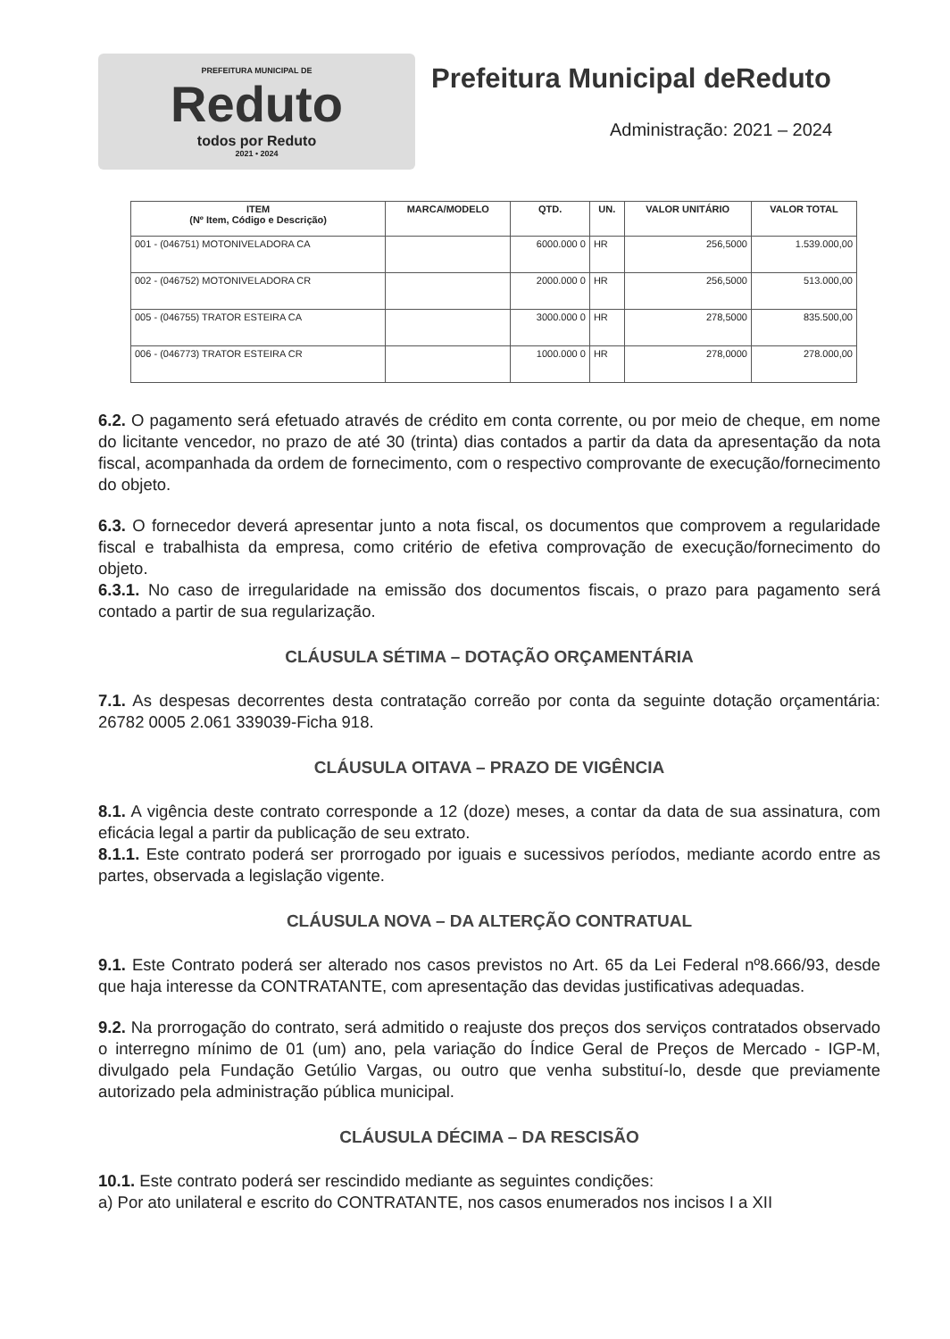PREFEITURA MUNICIPAL DE
Reduto
todos por Reduto
2021 • 2024
Prefeitura Municipal deReduto
Administração: 2021 – 2024
| ITEM (Nº Item, Código e Descrição) | MARCA/MODELO | QTD. | UN. | VALOR UNITÁRIO | VALOR TOTAL |
| --- | --- | --- | --- | --- | --- |
| 001 - (046751) MOTONIVELADORA CA | | 6000.000 0 | HR | 256,5000 | 1.539.000,00 |
| 002 - (046752) MOTONIVELADORA CR | | 2000.000 0 | HR | 256,5000 | 513.000,00 |
| 005 - (046755) TRATOR ESTEIRA CA | | 3000.000 0 | HR | 278,5000 | 835.500,00 |
| 006 - (046773) TRATOR ESTEIRA CR | | 1000.000 0 | HR | 278,0000 | 278.000,00 |
6.2. O pagamento será efetuado através de crédito em conta corrente, ou por meio de cheque, em nome do licitante vencedor, no prazo de até 30 (trinta) dias contados a partir da data da apresentação da nota fiscal, acompanhada da ordem de fornecimento, com o respectivo comprovante de execução/fornecimento do objeto.
6.3. O fornecedor deverá apresentar junto a nota fiscal, os documentos que comprovem a regularidade fiscal e trabalhista da empresa, como critério de efetiva comprovação de execução/fornecimento do objeto.
6.3.1. No caso de irregularidade na emissão dos documentos fiscais, o prazo para pagamento será contado a partir de sua regularização.
CLÁUSULA SÉTIMA – DOTAÇÃO ORÇAMENTÁRIA
7.1. As despesas decorrentes desta contratação correão por conta da seguinte dotação orçamentária: 26782 0005 2.061 339039-Ficha 918.
CLÁUSULA OITAVA – PRAZO DE VIGÊNCIA
8.1. A vigência deste contrato corresponde a 12 (doze) meses, a contar da data de sua assinatura, com eficácia legal a partir da publicação de seu extrato.
8.1.1. Este contrato poderá ser prorrogado por iguais e sucessivos períodos, mediante acordo entre as partes, observada a legislação vigente.
CLÁUSULA NOVA – DA ALTERÇÃO CONTRATUAL
9.1. Este Contrato poderá ser alterado nos casos previstos no Art. 65 da Lei Federal nº8.666/93, desde que haja interesse da CONTRATANTE, com apresentação das devidas justificativas adequadas.
9.2. Na prorrogação do contrato, será admitido o reajuste dos preços dos serviços contratados observado o interregno mínimo de 01 (um) ano, pela variação do Índice Geral de Preços de Mercado - IGP-M, divulgado pela Fundação Getúlio Vargas, ou outro que venha substituí-lo, desde que previamente autorizado pela administração pública municipal.
CLÁUSULA DÉCIMA – DA RESCISÃO
10.1. Este contrato poderá ser rescindido mediante as seguintes condições:
a) Por ato unilateral e escrito do CONTRATANTE, nos casos enumerados nos incisos I a XII